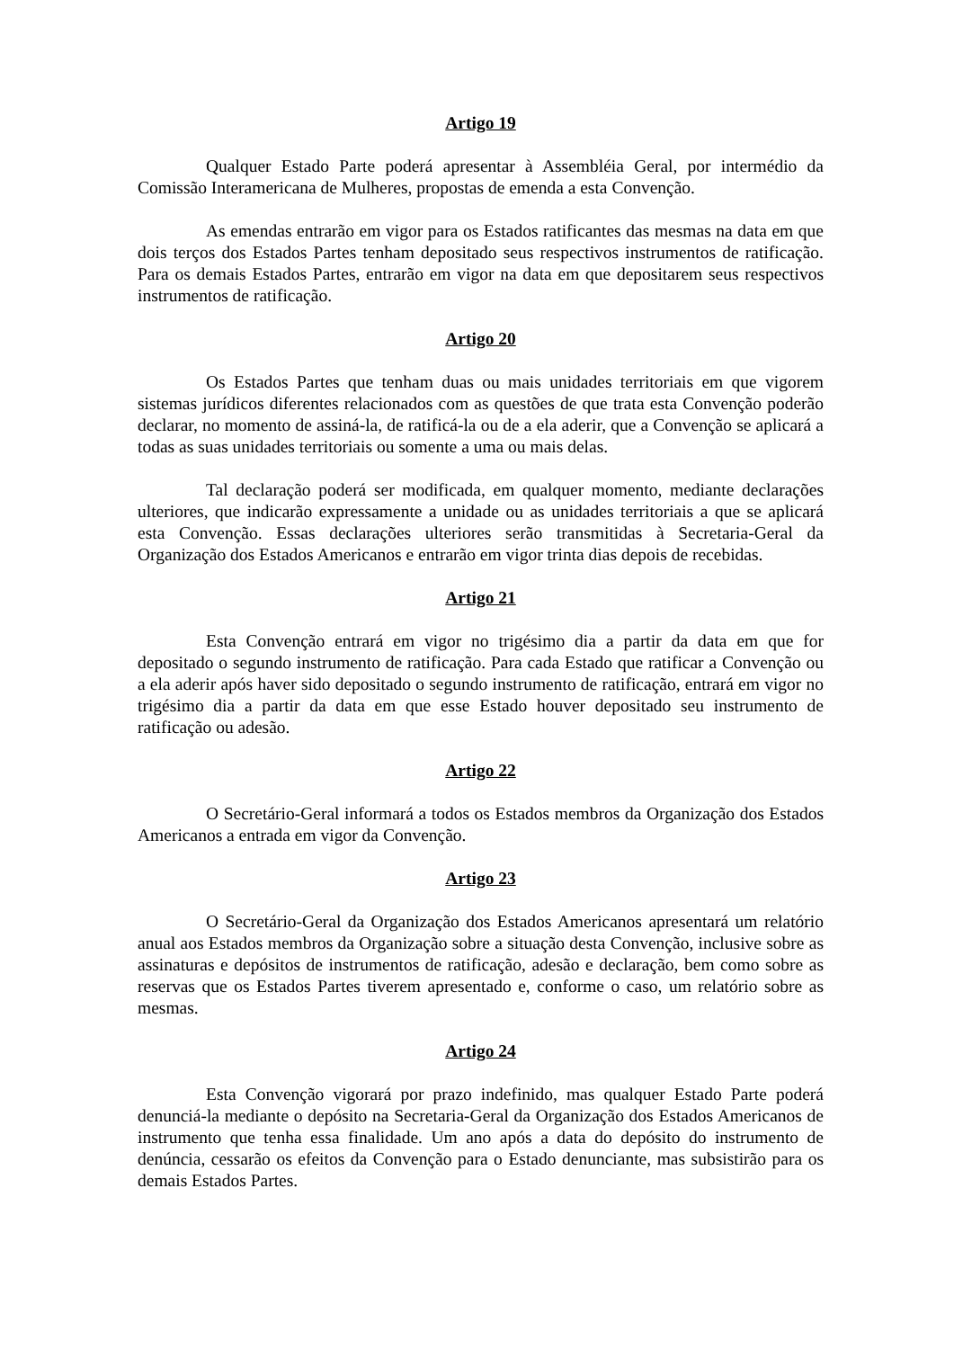Artigo 19
Qualquer Estado Parte poderá apresentar à Assembléia Geral, por intermédio da Comissão Interamericana de Mulheres, propostas de emenda a esta Convenção.
As emendas entrarão em vigor para os Estados ratificantes das mesmas na data em que dois terços dos Estados Partes tenham depositado seus respectivos instrumentos de ratificação. Para os demais Estados Partes, entrarão em vigor na data em que depositarem seus respectivos instrumentos de ratificação.
Artigo 20
Os Estados Partes que tenham duas ou mais unidades territoriais em que vigorem sistemas jurídicos diferentes relacionados com as questões de que trata esta Convenção poderão declarar, no momento de assiná-la, de ratificá-la ou de a ela aderir, que a Convenção se aplicará a todas as suas unidades territoriais ou somente a uma ou mais delas.
Tal declaração poderá ser modificada, em qualquer momento, mediante declarações ulteriores, que indicarão expressamente a unidade ou as unidades territoriais a que se aplicará esta Convenção. Essas declarações ulteriores serão transmitidas à Secretaria-Geral da Organização dos Estados Americanos e entrarão em vigor trinta dias depois de recebidas.
Artigo 21
Esta Convenção entrará em vigor no trigésimo dia a partir da data em que for depositado o segundo instrumento de ratificação. Para cada Estado que ratificar a Convenção ou a ela aderir após haver sido depositado o segundo instrumento de ratificação, entrará em vigor no trigésimo dia a partir da data em que esse Estado houver depositado seu instrumento de ratificação ou adesão.
Artigo 22
O Secretário-Geral informará a todos os Estados membros da Organização dos Estados Americanos a entrada em vigor da Convenção.
Artigo 23
O Secretário-Geral da Organização dos Estados Americanos apresentará um relatório anual aos Estados membros da Organização sobre a situação desta Convenção, inclusive sobre as assinaturas e depósitos de instrumentos de ratificação, adesão e declaração, bem como sobre as reservas que os Estados Partes tiverem apresentado e, conforme o caso, um relatório sobre as mesmas.
Artigo 24
Esta Convenção vigorará por prazo indefinido, mas qualquer Estado Parte poderá denunciá-la mediante o depósito na Secretaria-Geral da Organização dos Estados Americanos de instrumento que tenha essa finalidade. Um ano após a data do depósito do instrumento de denúncia, cessarão os efeitos da Convenção para o Estado denunciante, mas subsistirão para os demais Estados Partes.